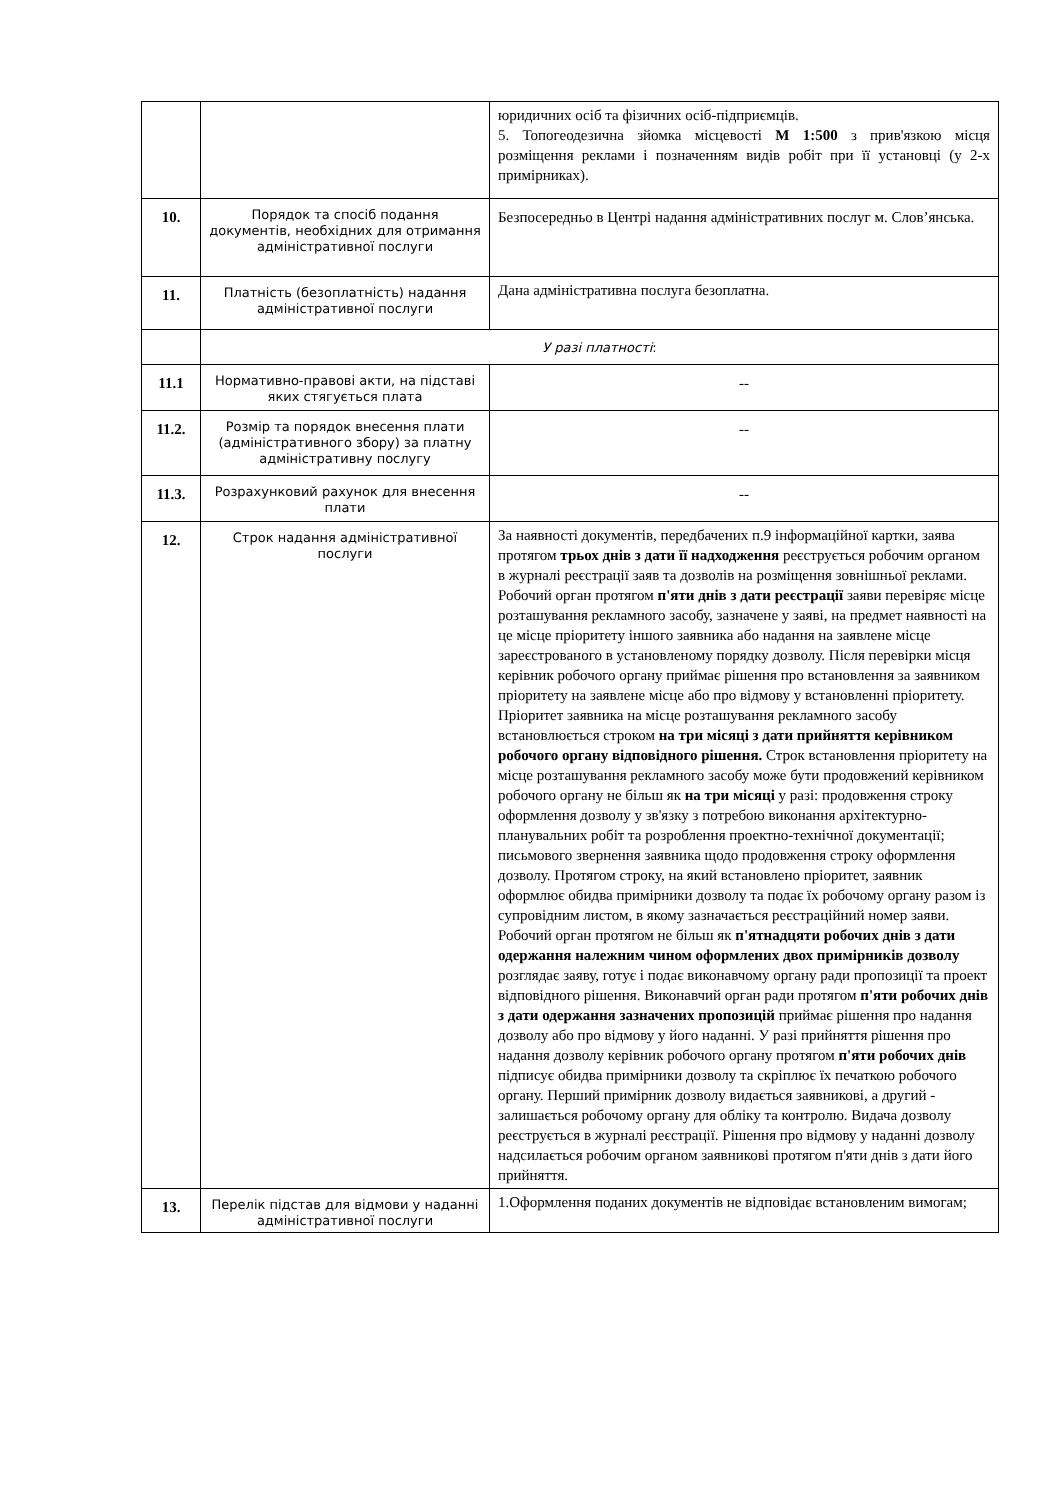| | | юридичних осіб та фізичних осіб-підприємців. 5. Топогеодезична зйомка місцевості М 1:500 з прив'язкою місця розміщення реклами і позначенням видів робіт при її установці (у 2-х примірниках). |
| 10. | Порядок та спосіб подання документів, необхідних для отримання адміністративної послуги | Безпосередньо в Центрі надання адміністративних послуг м. Слов’янська. |
| 11. | Платність (безоплатність) надання адміністративної послуги | Дана адміністративна послуга безоплатна. |
| | У разі платності : | |
| 11.1 | Нормативно-правові акти, на підставі яких стягується плата | -- |
| 11.2. | Розмір та порядок внесення плати (адміністративного збору) за платну адміністративну послугу | -- |
| 11.3. | Розрахунковий рахунок для внесення плати | -- |
| 12. | Строк надання адміністративної послуги | За наявності документів, передбачених п.9 інформаційної картки, заява протягом трьох днів з дати її надходження реєструється робочим органом в журналі реєстрації заяв та дозволів на розміщення зовнішньої реклами. Робочий орган протягом п'яти днів з дати реєстрації заяви перевіряє місце розташування рекламного засобу, зазначене у заяві, на предмет наявності на це місце пріоритету іншого заявника або надання на заявлене місце зареєстрованого в установленому порядку дозволу. Після перевірки місця керівник робочого органу приймає рішення про встановлення за заявником пріоритету на заявлене місце або про відмову у встановленні пріоритету. Пріоритет заявника на місце розташування рекламного засобу встановлюється строком на три місяці з дати прийняття керівником робочого органу відповідного рішення. Строк встановлення пріоритету на місце розташування рекламного засобу може бути продовжений керівником робочого органу не більш як на три місяці у разі: продовження строку оформлення дозволу у зв'язку з потребою виконання архітектурно-планувальних робіт та розроблення проектно-технічної документації; письмового звернення заявника щодо продовження строку оформлення дозволу. Протягом строку, на який встановлено пріоритет, заявник оформлює обидва примірники дозволу та подає їх робочому органу разом із супровідним листом, в якому зазначається реєстраційний номер заяви. Робочий орган протягом не більш як п'ятнадцяти робочих днів з дати одержання належним чином оформлених двох примірників дозволу розглядає заяву, готує і подає виконавчому органу ради пропозиції та проект відповідного рішення. Виконавчий орган ради протягом п'яти робочих днів з дати одержання зазначених пропозицій приймає рішення про надання дозволу або про відмову у його наданні. У разі прийняття рішення про надання дозволу керівник робочого органу протягом п'яти робочих днів підписує обидва примірники дозволу та скріплює їх печаткою робочого органу. Перший примірник дозволу видається заявникові, а другий - залишається робочому органу для обліку та контролю. Видача дозволу реєструється в журналі реєстрації. Рішення про відмову у наданні дозволу надсилається робочим органом заявникові протягом п'яти днів з дати його прийняття. |
| 13. | Перелік підстав для відмови у наданні адміністративної послуги | 1.Оформлення поданих документів не відповідає встановленим вимогам; |